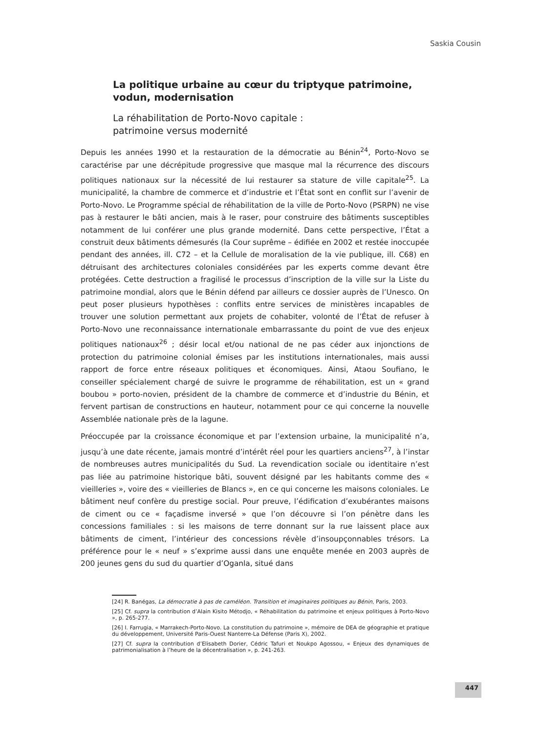Saskia Cousin
La politique urbaine au cœur du triptyque patrimoine, vodun, modernisation
La réhabilitation de Porto-Novo capitale :
patrimoine versus modernité
Depuis les années 1990 et la restauration de la démocratie au Bénin<sup>24</sup>, Porto-Novo se caractérise par une décrépitude progressive que masque mal la récurrence des discours politiques nationaux sur la nécessité de lui restaurer sa stature de ville capitale<sup>25</sup>. La municipalité, la chambre de commerce et d’industrie et l’État sont en conflit sur l’avenir de Porto-Novo. Le Programme spécial de réhabilitation de la ville de Porto-Novo (PSRPN) ne vise pas à restaurer le bâti ancien, mais à le raser, pour construire des bâtiments susceptibles notamment de lui conférer une plus grande modernité. Dans cette perspective, l’État a construit deux bâtiments démesurés (la Cour suprême – édifiée en 2002 et restée inoccupée pendant des années, ill. C72 – et la Cellule de moralisation de la vie publique, ill. C68) en détruisant des architectures coloniales considérées par les experts comme devant être protégées. Cette destruction a fragilisé le processus d’inscription de la ville sur la Liste du patrimoine mondial, alors que le Bénin défend par ailleurs ce dossier auprès de l’Unesco. On peut poser plusieurs hypothèses : conflits entre services de ministères incapables de trouver une solution permettant aux projets de cohabiter, volonté de l’État de refuser à Porto-Novo une reconnaissance internationale embarrassante du point de vue des enjeux politiques nationaux<sup>26</sup> ; désir local et/ou national de ne pas céder aux injonctions de protection du patrimoine colonial émises par les institutions internationales, mais aussi rapport de force entre réseaux politiques et économiques. Ainsi, Ataou Soufiano, le conseiller spécialement chargé de suivre le programme de réhabilitation, est un « grand boubou » porto-novien, président de la chambre de commerce et d’industrie du Bénin, et fervent partisan de constructions en hauteur, notamment pour ce qui concerne la nouvelle Assemblée nationale près de la lagune.
Préoccupée par la croissance économique et par l’extension urbaine, la municipalité n’a, jusqu’à une date récente, jamais montré d’intérêt réel pour les quartiers anciens<sup>27</sup>, à l’instar de nombreuses autres municipalités du Sud. La revendication sociale ou identitaire n’est pas liée au patrimoine historique bâti, souvent désigné par les habitants comme des « vieilleries », voire des « vieilleries de Blancs », en ce qui concerne les maisons coloniales. Le bâtiment neuf confère du prestige social. Pour preuve, l’édification d’exubérantes maisons de ciment ou ce « façadisme inversé » que l’on découvre si l’on pénètre dans les concessions familiales : si les maisons de terre donnant sur la rue laissent place aux bâtiments de ciment, l’intérieur des concessions révèle d’insoupçonnables trésors. La préférence pour le « neuf » s’exprime aussi dans une enquête menée en 2003 auprès de 200 jeunes gens du sud du quartier d’Oganla, situé dans
[24] R. Banégas, La démocratie à pas de caméléon. Transition et imaginaires politiques au Bénin, Paris, 2003.
[25] Cf. supra la contribution d’Alain Kisito Métodjo, « Réhabilitation du patrimoine et enjeux politiques à Porto-Novo », p. 265-277.
[26] I. Farrugia, « Marrakech-Porto-Novo. La constitution du patrimoine », mémoire de DEA de géographie et pratique du développement, Université Paris-Ouest Nanterre-La Défense (Paris X), 2002.
[27] Cf. supra la contribution d’Elisabeth Dorier, Cédric Tafuri et Noukpo Agossou, « Enjeux des dynamiques de patrimonialisation à l’heure de la décentralisation », p. 241-263.
447